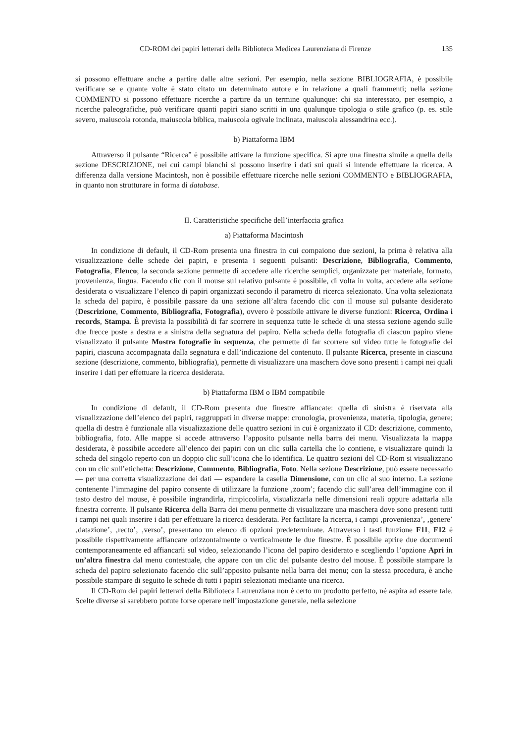CD-ROM dei papiri letterari della Biblioteca Medicea Laurenziana di Firenze 135
si possono effettuare anche a partire dalle altre sezioni. Per esempio, nella sezione BIBLIOGRAFIA, è possibile verificare se e quante volte è stato citato un determinato autore e in relazione a quali frammenti; nella sezione COMMENTO si possono effettuare ricerche a partire da un termine qualunque: chi sia interessato, per esempio, a ricerche paleografiche, può verificare quanti papiri siano scritti in una qualunque tipologia o stile grafico (p. es. stile severo, maiuscola rotonda, maiuscola biblica, maiuscola ogivale inclinata, maiuscola alessandrina ecc.).
b) Piattaforma IBM
Attraverso il pulsante “Ricerca” è possibile attivare la funzione specifica. Si apre una finestra simile a quella della sezione DESCRIZIONE, nei cui campi bianchi si possono inserire i dati sui quali si intende effettuare la ricerca. A differenza dalla versione Macintosh, non è possibile effettuare ricerche nelle sezioni COMMENTO e BIBLIOGRAFIA, in quanto non strutturare in forma di database.
II. Caratteristiche specifiche dell’interfaccia grafica
a) Piattaforma Macintosh
In condizione di default, il CD-Rom presenta una finestra in cui compaiono due sezioni, la prima è relativa alla visualizzazione delle schede dei papiri, e presenta i seguenti pulsanti: Descrizione, Bibliografia, Commento, Fotografia, Elenco; la seconda sezione permette di accedere alle ricerche semplici, organizzate per materiale, formato, provenienza, lingua. Facendo clic con il mouse sul relativo pulsante è possibile, di volta in volta, accedere alla sezione desiderata o visualizzare l’elenco di papiri organizzati secondo il parametro di ricerca selezionato. Una volta selezionata la scheda del papiro, è possibile passare da una sezione all’altra facendo clic con il mouse sul pulsante desiderato (Descrizione, Commento, Bibliografia, Fotografia), ovvero è possibile attivare le diverse funzioni: Ricerca, Ordina i records, Stampa. È prevista la possibilità di far scorrere in sequenza tutte le schede di una stessa sezione agendo sulle due frecce poste a destra e a sinistra della segnatura del papiro. Nella scheda della fotografia di ciascun papiro viene visualizzato il pulsante Mostra fotografie in sequenza, che permette di far scorrere sul video tutte le fotografie dei papiri, ciascuna accompagnata dalla segnatura e dall’indicazione del contenuto. Il pulsante Ricerca, presente in ciascuna sezione (descrizione, commento, bibliografia), permette di visualizzare una maschera dove sono presenti i campi nei quali inserire i dati per effettuare la ricerca desiderata.
b) Piattaforma IBM o IBM compatibile
In condizione di default, il CD-Rom presenta due finestre affiancate: quella di sinistra è riservata alla visualizzazione dell’elenco dei papiri, raggruppati in diverse mappe: cronologia, provenienza, materia, tipologia, genere; quella di destra è funzionale alla visualizzazione delle quattro sezioni in cui è organizzato il CD: descrizione, commento, bibliografia, foto. Alle mappe si accede attraverso l’apposito pulsante nella barra dei menu. Visualizzata la mappa desiderata, è possibile accedere all’elenco dei papiri con un clic sulla cartella che lo contiene, e visualizzare quindi la scheda del singolo reperto con un doppio clic sull’icona che lo identifica. Le quattro sezioni del CD-Rom si visualizzano con un clic sull’etichetta: Descrizione, Commento, Bibliografia, Foto. Nella sezione Descrizione, può essere necessario — per una corretta visualizzazione dei dati — espandere la casella Dimensione, con un clic al suo interno. La sezione contenente l’immagine del papiro consente di utilizzare la funzione ‚zoom’; facendo clic sull’area dell’immagine con il tasto destro del mouse, è possibile ingrandirla, rimpiccolirla, visualizzarla nelle dimensioni reali oppure adattarla alla finestra corrente. Il pulsante Ricerca della Barra dei menu permette di visualizzare una maschera dove sono presenti tutti i campi nei quali inserire i dati per effettuare la ricerca desiderata. Per facilitare la ricerca, i campi ‚provenienza’, ‚genere’ ‚datazione’, ‚recto’, ‚verso’, presentano un elenco di opzioni predeterminate. Attraverso i tasti funzione F11, F12 è possibile rispettivamente affiancare orizzontalmente o verticalmente le due finestre. È possibile aprire due documenti contemporaneamente ed affiancarli sul video, selezionando l’icona del papiro desiderato e scegliendo l’opzione Apri in un’altra finestra dal menu contestuale, che appare con un clic del pulsante destro del mouse. È possibile stampare la scheda del papiro selezionato facendo clic sull’apposito pulsante nella barra dei menu; con la stessa procedura, è anche possibile stampare di seguito le schede di tutti i papiri selezionati mediante una ricerca.
Il CD-Rom dei papiri letterari della Biblioteca Laurenziana non è certo un prodotto perfetto, né aspira ad essere tale. Scelte diverse si sarebbero potute forse operare nell’impostazione generale, nella selezione